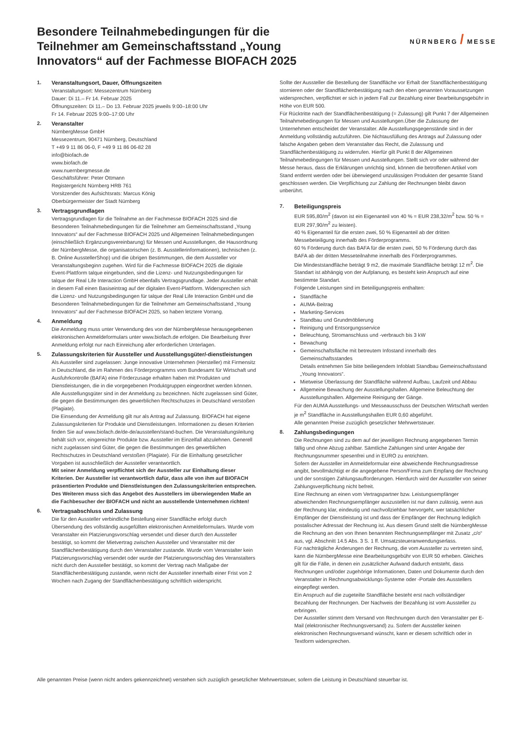NÜRNBERG / MESSE
Besondere Teilnahmebedingungen für die Teilnehmer am Gemeinschaftsstand „Young Innovators“ auf der Fachmesse BIOFACH 2025
1. Veranstaltungsort, Dauer, Öffnungszeiten
Veranstaltungsort: Messezentrum Nürnberg
Dauer: Di 11.– Fr 14. Februar 2025
Öffnungszeiten: Di 11.– Do 13. Februar 2025 jeweils 9:00–18:00 Uhr
Fr 14. Februar 2025 9:00–17:00 Uhr
2. Veranstalter
NürnbergMesse GmbH
Messezentrum, 90471 Nürnberg, Deutschland
T +49 9 11 86 06-0, F +49 9 11 86 06-82 28
info@biofach.de
www.biofach.de
www.nuernbergmesse.de
Geschäftsführer: Peter Ottmann
Registergericht Nürnberg HRB 761
Vorsitzender des Aufsichtsrats: Marcus König
Oberbürgermeister der Stadt Nürnberg
3. Vertragsgrundlagen
Vertragsgrundlagen für die Teilnahme an der Fachmesse BIOFACH 2025 sind die Besonderen Teilnahmebedingungen für die Teilnehmer am Gemeinschaftsstand „Young Innovators“ auf der Fachmesse BIOFACH 2025 und Allgemeinen Teilnahmebedingungen (einschließlich Ergänzungsvereinbarung) für Messen und Ausstellungen, die Hausordnung der NürnbergMesse, die organisatorischen (z. B. Ausstellerinformationen), technischen (z. B. Online AusstellerShop) und die übrigen Bestimmungen, die dem Aussteller vor Veranstaltungsbeginn zugehen. Wird für die Fachmesse BIOFACH 2025 die digitale Event-Plattform talque eingebunden, sind die Lizenz- und Nutzungsbedingungen für talque der Real Life Interaction GmbH ebenfalls Vertragsgrundlage. Jeder Aussteller erhält in diesem Fall einen Basiseintrag auf der digitalen Event-Plattform. Widersprechen sich die Lizenz- und Nutzungsbedingungen für talque der Real Life Interaction GmbH und die Besonderen Teilnahmebedingungen für die Teilnehmer am Gemeinschaftsstand „Young Innovators“ auf der Fachmesse BIOFACH 2025, so haben letztere Vorrang.
4. Anmeldung
Die Anmeldung muss unter Verwendung des von der NürnbergMesse herausgegebenen elektronischen Anmeldeformulars unter www.biofach.de erfolgen. Die Bearbeitung Ihrer Anmeldung erfolgt nur nach Einreichung aller erforderlichen Unterlagen.
5. Zulassungskriterien für Aussteller und Ausstellungsgüter/-dienstleistungen
Als Aussteller sind zugelassen: Junge innovative Unternehmen (Hersteller) mit Firmensitz in Deutschland, die im Rahmen des Förderprogramms vom Bundesamt für Wirtschaft und Ausfuhrkontrolle (BAFA) eine Förderzusage erhalten haben mit Produkten und Dienstleistungen, die in die vorgegebenen Produktgruppen eingeordnet werden können. Alle Ausstellungsgüter sind in der Anmeldung zu bezeichnen. Nicht zugelassen sind Güter, die gegen die Bestimmungen des gewerblichen Rechtschutzes in Deutschland verstoßen (Plagiate).
Die Einsendung der Anmeldung gilt nur als Antrag auf Zulassung. BIOFACH hat eigene Zulassungskriterien für Produkte und Dienstleistungen. Informationen zu diesen Kriterien finden Sie auf www.biofach.de/de-de/ausstellen/stand-buchen. Die Veranstaltungsleitung behält sich vor, eingereichte Produkte bzw. Aussteller im Einzelfall abzulehnen. Generell nicht zugelassen sind Güter, die gegen die Bestimmungen des gewerblichen Rechtschutzes in Deutschland verstoßen (Plagiate). Für die Einhaltung gesetzlicher Vorgaben ist ausschließlich der Aussteller verantwortlich.
Mit seiner Anmeldung verpflichtet sich der Aussteller zur Einhaltung dieser Kriterien. Der Aussteller ist verantwortlich dafür, dass alle von ihm auf BIOFACH präsentierten Produkte und Dienstleistungen den Zulassungskriterien entsprechen.
Des Weiteren muss sich das Angebot des Ausstellers im überwiegenden Maße an die Fachbesucher der BIOFACH und nicht an ausstellende Unternehmen richten!
6. Vertragsabschluss und Zulassung
Die für den Aussteller verbindliche Bestellung einer Standfläche erfolgt durch Übersendung des vollständig ausgefüllten elektronischen Anmeldeformulars. Wurde vom Veranstalter ein Platzierungsvorschlag versendet und dieser durch den Aussteller bestätigt, so kommt der Mietvertrag zwischen Aussteller und Veranstalter mit der Standflächenbestätigung durch den Veranstalter zustande. Wurde vom Veranstalter kein Platzierungsvorschlag versendet oder wurde der Platzierungsvorschlag des Veranstalters nicht durch den Aussteller bestätigt, so kommt der Vertrag nach Maßgabe der Standflächenbestätigung zustande, wenn nicht der Aussteller innerhalb einer Frist von 2 Wochen nach Zugang der Standflächenbestätigung schriftlich widerspricht.
Sollte der Aussteller die Bestellung der Standfläche vor Erhalt der Standflächenbestätigung stornieren oder der Standflächenbestätigung nach den eben genannten Voraussetzungen widersprechen, verpflichtet er sich in jedem Fall zur Bezahlung einer Bearbeitungsgebühr in Höhe von EUR 500.
Für Rücktritte nach der Standflächenbestätigung (= Zulassung) gilt Punkt 7 der Allgemeinen Teilnahmebedingungen für Messen und Ausstellungen.Über die Zulassung der Unternehmen entscheidet der Veranstalter. Alle Ausstellungsgegenstände sind in der Anmeldung vollständig aufzuführen. Die Nichtausfüllung des Antrags auf Zulassung oder falsche Angaben geben dem Veranstalter das Recht, die Zulassung und Standflächenbestätigung zu widerrufen. Hierfür gilt Punkt 8 der Allgemeinen Teilnahmebedingungen für Messen und Ausstellungen. Stellt sich vor oder während der Messe heraus, dass die Erklärungen unrichtig sind, können die betroffenen Artikel vom Stand entfernt werden oder bei überwiegend unzulässigen Produkten der gesamte Stand geschlossen werden. Die Verpflichtung zur Zahlung der Rechnungen bleibt davon unberührt.
7. Beteiligungspreis
EUR 595,80/m<sup>2</sup> (davon ist ein Eigenanteil von 40 % = EUR 238,32/m<sup>2</sup> bzw. 50 % = EUR 297,90/m<sup>2</sup> zu leisten).
40 % Eigenanteil für die ersten zwei, 50 % Eigenanteil ab der dritten Messebeteiligung innerhalb des Förderprogramms.
60 % Förderung durch das BAFA für die ersten zwei, 50 % Förderung durch das BAFA ab der dritten Messeteilnahme innerhalb des Förderprogrammes.
Die Mindeststandfläche beträgt 9 m2, die maximale Standfläche beträgt 12 m<sup>2</sup>. Die Standart ist abhängig von der Aufplanung, es besteht kein Anspruch auf eine bestimmte Standart.
Folgende Leistungen sind im Beteiligungspreis enthalten:
Standfläche
AUMA-Beitrag
Marketing-Services
Standbau und Grundmöblierung
Reinigung und Entsorgungsservice
Beleuchtung, Stromanschluss und -verbrauch bis 3 kW
Bewachung
Gemeinschaftsfläche mit betreutem Infostand innerhalb des Gemeinschaftsstandes
Details entnehmen Sie bitte beiliegendem Infoblatt Standbau Gemeinschaftsstand „Young Innovators“.
Mietweise Überlassung der Standfläche während Aufbau, Laufzeit und Abbau
Allgemeine Bewachung der Ausstellungshallen. Allgemeine Beleuchtung der Ausstellungshallen. Allgemeine Reinigung der Gänge.
Für den AUMA Ausstellungs- und Messeausschuss der Deutschen Wirtschaft werden je m<sup>2</sup> Standfläche in Ausstellungshallen EUR 0,60 abgeführt.
Alle genannten Preise zuzüglich gesetzlicher Mehrwertsteuer.
8. Zahlungsbedingungen
Die Rechnungen sind zu dem auf der jeweiligen Rechnung angegebenen Termin fällig und ohne Abzug zahlbar. Sämtliche Zahlungen sind unter Angabe der Rechnungsnummer spesenfrei und in EURO zu entrichten.
Sofern der Aussteller im Anmeldeformular eine abweichende Rechnungsadresse angibt, bevollmächtigt er die angegebene Person/Firma zum Empfang der Rechnung und der sonstigen Zahlungsaufforderungen. Hierdurch wird der Aussteller von seiner Zahlungsverpflichtung nicht befreit.
Eine Rechnung an einen vom Vertragspartner bzw. Leistungsempfänger abweichenden Rechnungsempfänger auszustellen ist nur dann zulässig, wenn aus der Rechnung klar, eindeutig und nachvollziehbar hervorgeht, wer tatsächlicher Empfänger der Dienstleistung ist und dass der Empfänger der Rechnung lediglich postalischer Adressat der Rechnung ist. Aus diesem Grund stellt die NürnbergMesse die Rechnung an den von Ihnen benannten Rechnungsempfänger mit Zusatz „c/o“ aus, vgl. Abschnitt 14.5 Abs. 3 S. 1 ff. Umsatzsteueranwendungserlass.
Für nachträgliche Änderungen der Rechnung, die vom Aussteller zu vertreten sind, kann die NürnbergMesse eine Bearbeitungsgebühr von EUR 50 erheben. Gleiches gilt für die Fälle, in denen ein zusätzlicher Aufwand dadurch entsteht, dass Rechnungen und/oder zugehörige Informationen, Daten und Dokumente durch den Veranstalter in Rechnungsabwicklungs-Systeme oder -Portale des Ausstellers eingepflegt werden.
Ein Anspruch auf die zugeteilte Standfläche besteht erst nach vollständiger Bezahlung der Rechnungen. Der Nachweis der Bezahlung ist vom Aussteller zu erbringen.
Der Aussteller stimmt dem Versand von Rechnungen durch den Veranstalter per E-Mail (elektronischer Rechnungsversand) zu. Sofern der Aussteller keinen elektronischen Rechnungsversand wünscht, kann er diesem schriftlich oder in Textform widersprechen.
Alle genannten Preise (wenn nicht anders gekennzeichnet) verstehen sich zuzüglich gesetzlicher Mehrwertsteuer, sofern die Leistung in Deutschland steuerbar ist.